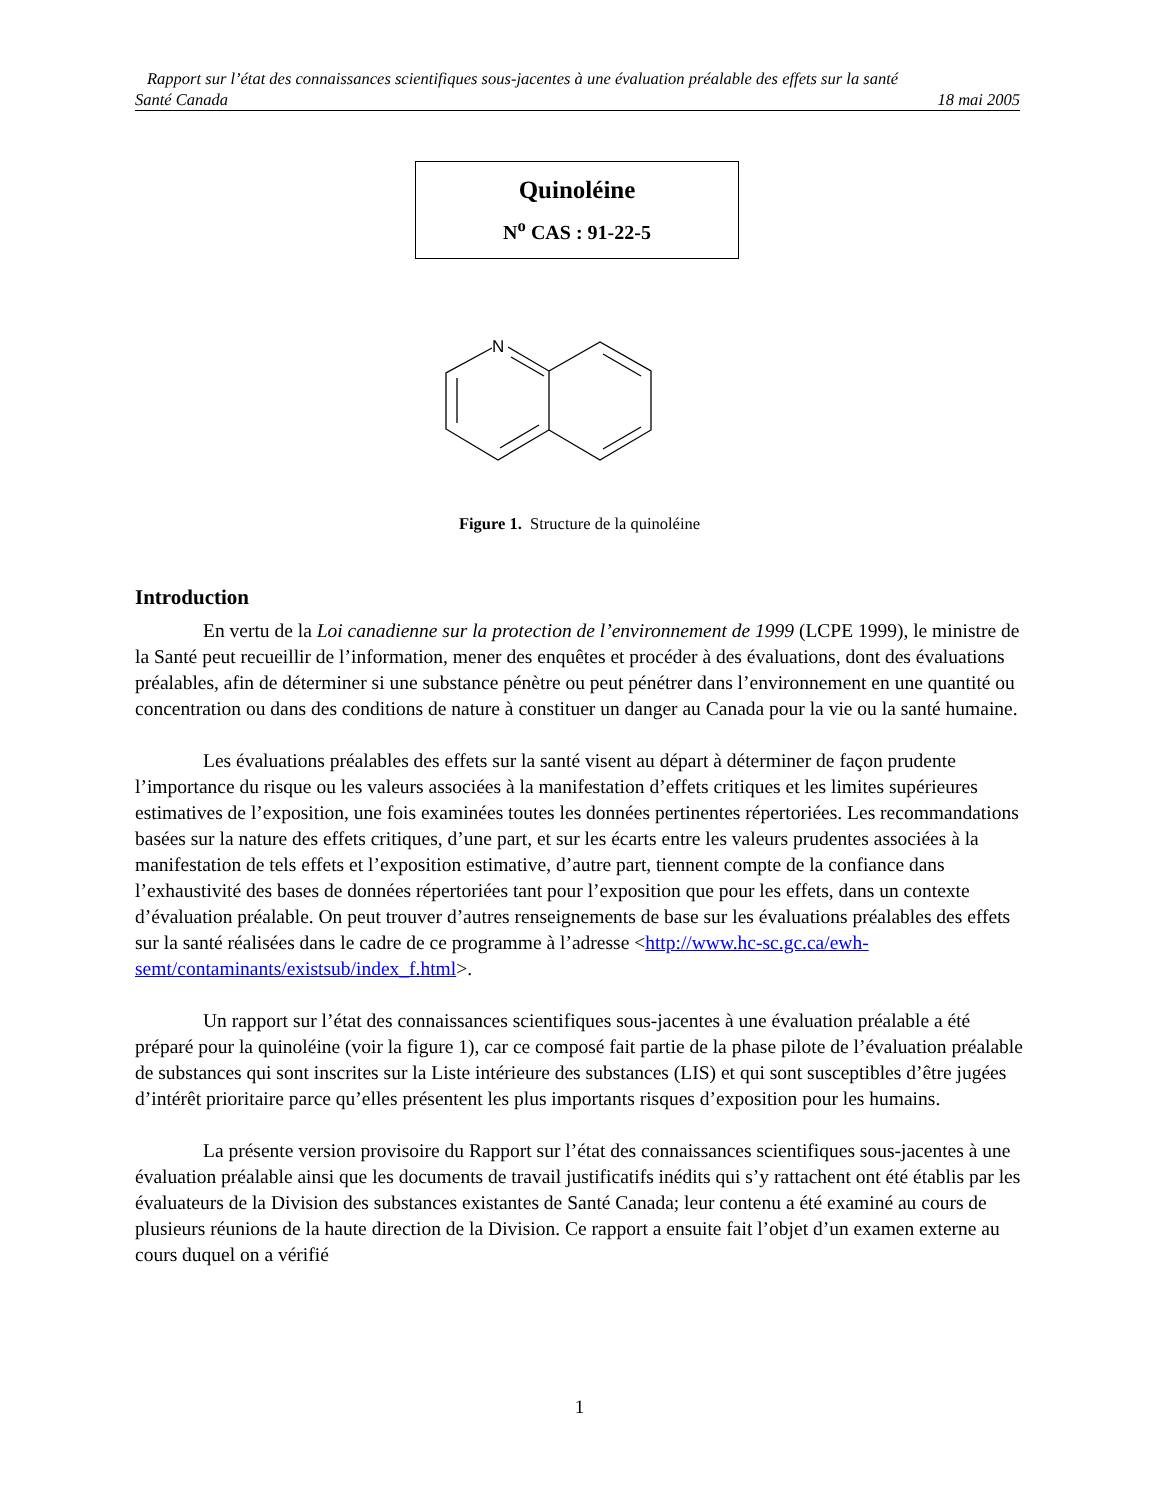Rapport sur l’état des connaissances scientifiques sous-jacentes à une évaluation préalable des effets sur la santé
Santé Canada 18 mai 2005
Quinoléine
N<sup>o</sup> CAS : 91-22-5
N
Figure 1. Structure de la quinoléine
Introduction
En vertu de la Loi canadienne sur la protection de l’environnement de 1999 (LCPE 1999), le ministre de la Santé peut recueillir de l’information, mener des enquêtes et procéder à des évaluations, dont des évaluations préalables, afin de déterminer si une substance pénètre ou peut pénétrer dans l’environnement en une quantité ou concentration ou dans des conditions de nature à constituer un danger au Canada pour la vie ou la santé humaine.
Les évaluations préalables des effets sur la santé visent au départ à déterminer de façon prudente l’importance du risque ou les valeurs associées à la manifestation d’effets critiques et les limites supérieures estimatives de l’exposition, une fois examinées toutes les données pertinentes répertoriées. Les recommandations basées sur la nature des effets critiques, d’une part, et sur les écarts entre les valeurs prudentes associées à la manifestation de tels effets et l’exposition estimative, d’autre part, tiennent compte de la confiance dans l’exhaustivité des bases de données répertoriées tant pour l’exposition que pour les effets, dans un contexte d’évaluation préalable. On peut trouver d’autres renseignements de base sur les évaluations préalables des effets sur la santé réalisées dans le cadre de ce programme à l’adresse <http://www.hc-sc.gc.ca/ewh-semt/contaminants/existsub/index_f.html>.
Un rapport sur l’état des connaissances scientifiques sous-jacentes à une évaluation préalable a été préparé pour la quinoléine (voir la figure 1), car ce composé fait partie de la phase pilote de l’évaluation préalable de substances qui sont inscrites sur la Liste intérieure des substances (LIS) et qui sont susceptibles d’être jugées d’intérêt prioritaire parce qu’elles présentent les plus importants risques d’exposition pour les humains.
La présente version provisoire du Rapport sur l’état des connaissances scientifiques sous-jacentes à une évaluation préalable ainsi que les documents de travail justificatifs inédits qui s’y rattachent ont été établis par les évaluateurs de la Division des substances existantes de Santé Canada; leur contenu a été examiné au cours de plusieurs réunions de la haute direction de la Division. Ce rapport a ensuite fait l’objet d’un examen externe au cours duquel on a vérifié
1